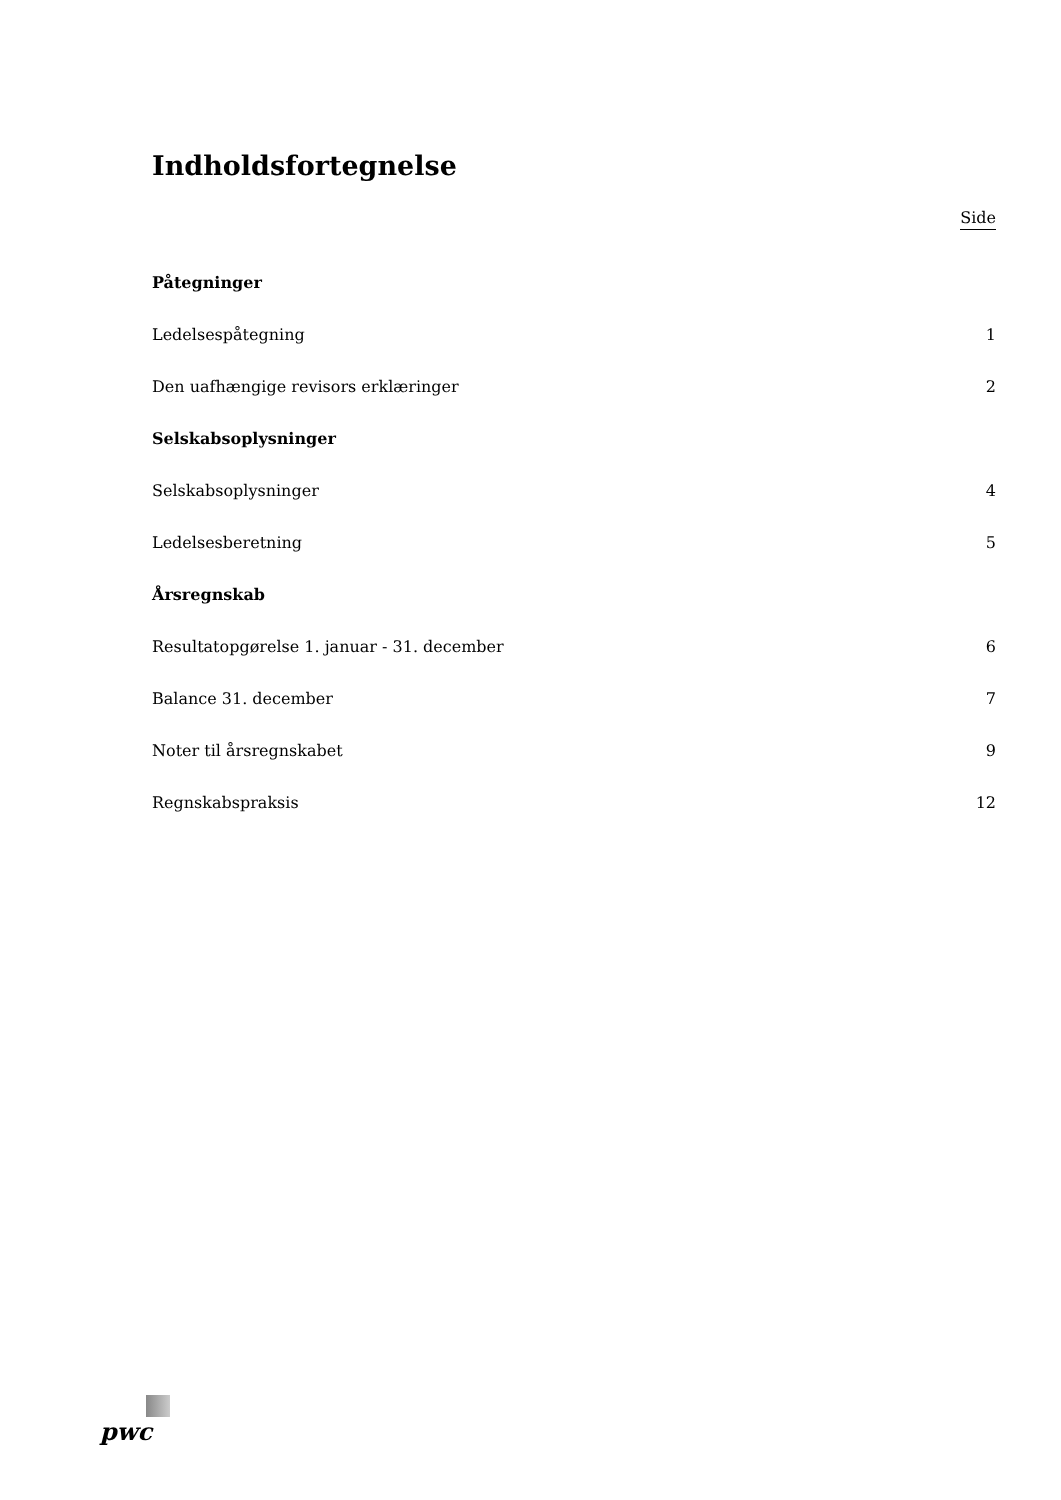Indholdsfortegnelse
Side
Påtegninger
Ledelsespåtegning 1
Den uafhængige revisors erklæringer 2
Selskabsoplysninger
Selskabsoplysninger 4
Ledelsesberetning 5
Årsregnskab
Resultatopgørelse 1. januar - 31. december 6
Balance 31. december 7
Noter til årsregnskabet 9
Regnskabspraksis 12
pwc